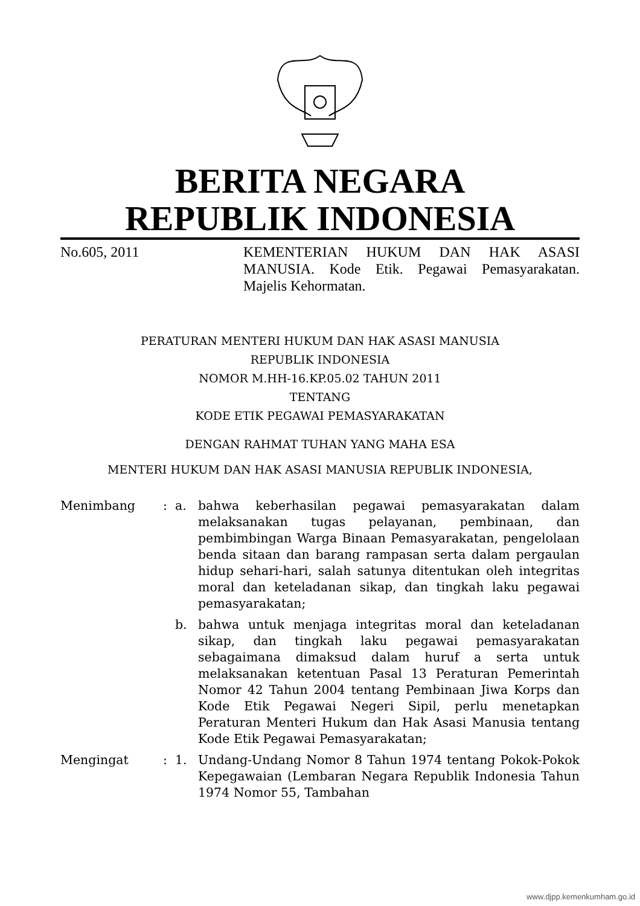BERITA NEGARA
REPUBLIK INDONESIA
No.605, 2011 KEMENTERIAN HUKUM DAN HAK ASASI MANUSIA. Kode Etik. Pegawai Pemasyarakatan. Majelis Kehormatan.
PERATURAN MENTERI HUKUM DAN HAK ASASI MANUSIA
REPUBLIK INDONESIA
NOMOR M.HH-16.KP.05.02 TAHUN 2011
TENTANG
KODE ETIK PEGAWAI PEMASYARAKATAN
DENGAN RAHMAT TUHAN YANG MAHA ESA
MENTERI HUKUM DAN HAK ASASI MANUSIA REPUBLIK INDONESIA,
Menimbang : a. bahwa keberhasilan pegawai pemasyarakatan dalam melaksanakan tugas pelayanan, pembinaan, dan pembimbingan Warga Binaan Pemasyarakatan, pengelolaan benda sitaan dan barang rampasan serta dalam pergaulan hidup sehari-hari, salah satunya ditentukan oleh integritas moral dan keteladanan sikap, dan tingkah laku pegawai pemasyarakatan;
b. bahwa untuk menjaga integritas moral dan keteladanan sikap, dan tingkah laku pegawai pemasyarakatan sebagaimana dimaksud dalam huruf a serta untuk melaksanakan ketentuan Pasal 13 Peraturan Pemerintah Nomor 42 Tahun 2004 tentang Pembinaan Jiwa Korps dan Kode Etik Pegawai Negeri Sipil, perlu menetapkan Peraturan Menteri Hukum dan Hak Asasi Manusia tentang Kode Etik Pegawai Pemasyarakatan;
Mengingat : 1. Undang-Undang Nomor 8 Tahun 1974 tentang Pokok-Pokok Kepegawaian (Lembaran Negara Republik Indonesia Tahun 1974 Nomor 55, Tambahan
www.djpp.kemenkumham.go.id